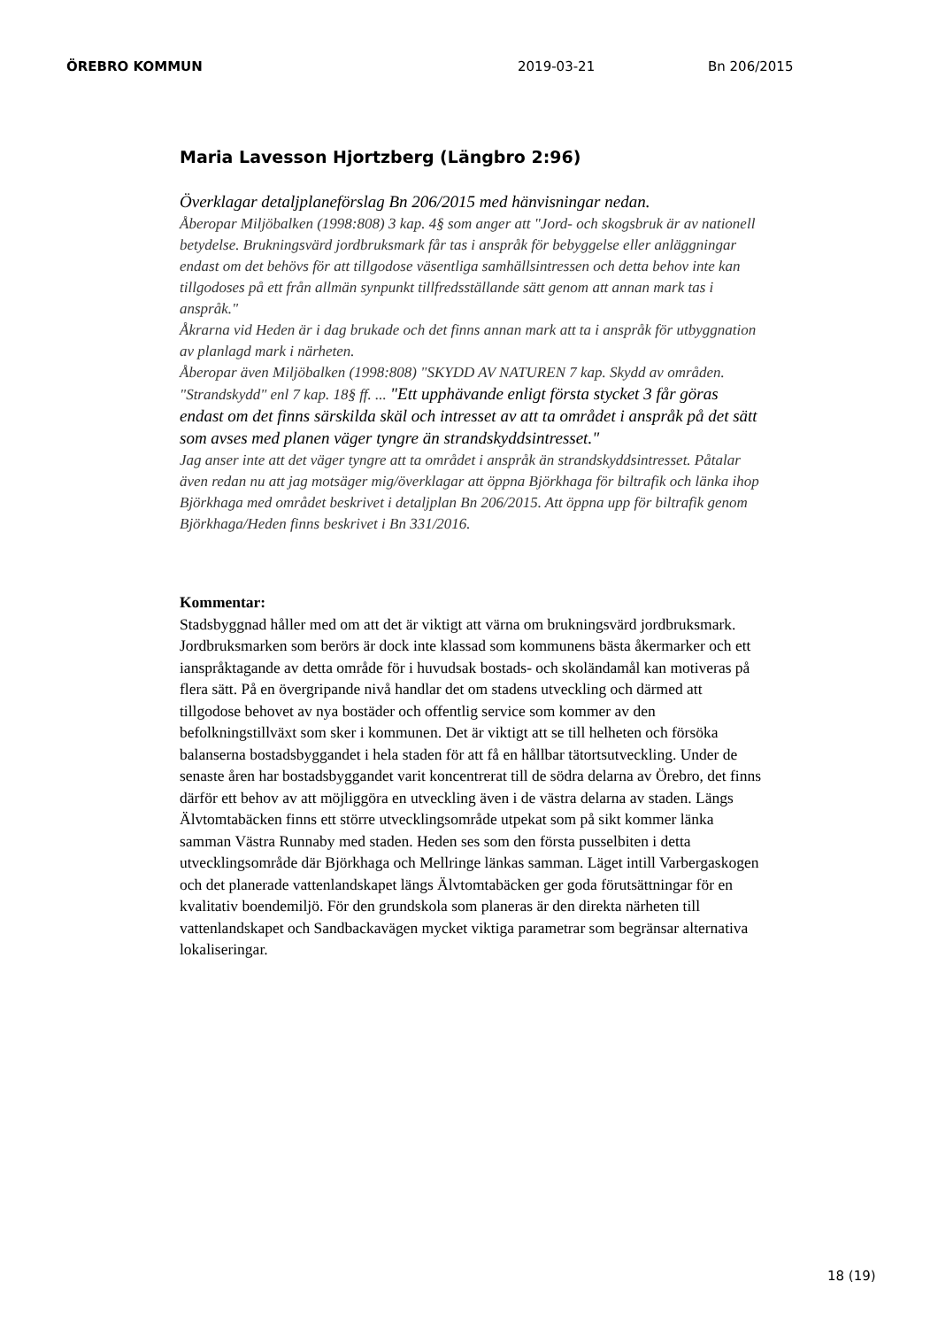ÖREBRO KOMMUN 2019-03-21 Bn 206/2015
Maria Lavesson Hjortzberg (Längbro 2:96)
Överklagar detaljplaneförslag Bn 206/2015 med hänvisningar nedan.
Åberopar Miljöbalken (1998:808) 3 kap. 4§ som anger att "Jord- och skogsbruk är av nationell betydelse. Brukningsvärd jordbruksmark får tas i anspråk för bebyggelse eller anläggningar endast om det behövs för att tillgodose väsentliga samhällsintressen och detta behov inte kan tillgodoses på ett från allmän synpunkt tillfredsställande sätt genom att annan mark tas i anspråk."
Åkrarna vid Heden är i dag brukade och det finns annan mark att ta i anspråk för utbyggnation av planlagd mark i närheten.
Åberopar även Miljöbalken (1998:808) "SKYDD AV NATUREN 7 kap. Skydd av områden.
"Strandskydd" enl 7 kap. 18§ ff. ... "Ett upphävande enligt första stycket 3 får göras endast om det finns särskilda skäl och intresset av att ta området i anspråk på det sätt som avses med planen väger tyngre än strandskyddsintresset."
Jag anser inte att det väger tyngre att ta området i anspråk än strandskyddsintresset. Påtalar även redan nu att jag motsäger mig/överklagar att öppna Björkhaga för biltrafik och länka ihop Björkhaga med området beskrivet i detaljplan Bn 206/2015. Att öppna upp för biltrafik genom Björkhaga/Heden finns beskrivet i Bn 331/2016.
Kommentar:
Stadsbyggnad håller med om att det är viktigt att värna om brukningsvärd jordbruksmark. Jordbruksmarken som berörs är dock inte klassad som kommunens bästa åkermarker och ett ianspråktagande av detta område för i huvudsak bostads- och skoländamål kan motiveras på flera sätt. På en övergripande nivå handlar det om stadens utveckling och därmed att tillgodose behovet av nya bostäder och offentlig service som kommer av den befolkningstillväxt som sker i kommunen. Det är viktigt att se till helheten och försöka balanserna bostadsbyggandet i hela staden för att få en hållbar tätortsutveckling. Under de senaste åren har bostadsbyggandet varit koncentrerat till de södra delarna av Örebro, det finns därför ett behov av att möjliggöra en utveckling även i de västra delarna av staden. Längs Älvtomtabäcken finns ett större utvecklingsområde utpekat som på sikt kommer länka samman Västra Runnaby med staden. Heden ses som den första pusselbiten i detta utvecklingsområde där Björkhaga och Mellringe länkas samman. Läget intill Varbergaskogen och det planerade vattenlandskapet längs Älvtomtabäcken ger goda förutsättningar för en kvalitativ boendemiljö. För den grundskola som planeras är den direkta närheten till vattenlandskapet och Sandbackavägen mycket viktiga parametrar som begränsar alternativa lokaliseringar.
18 (19)